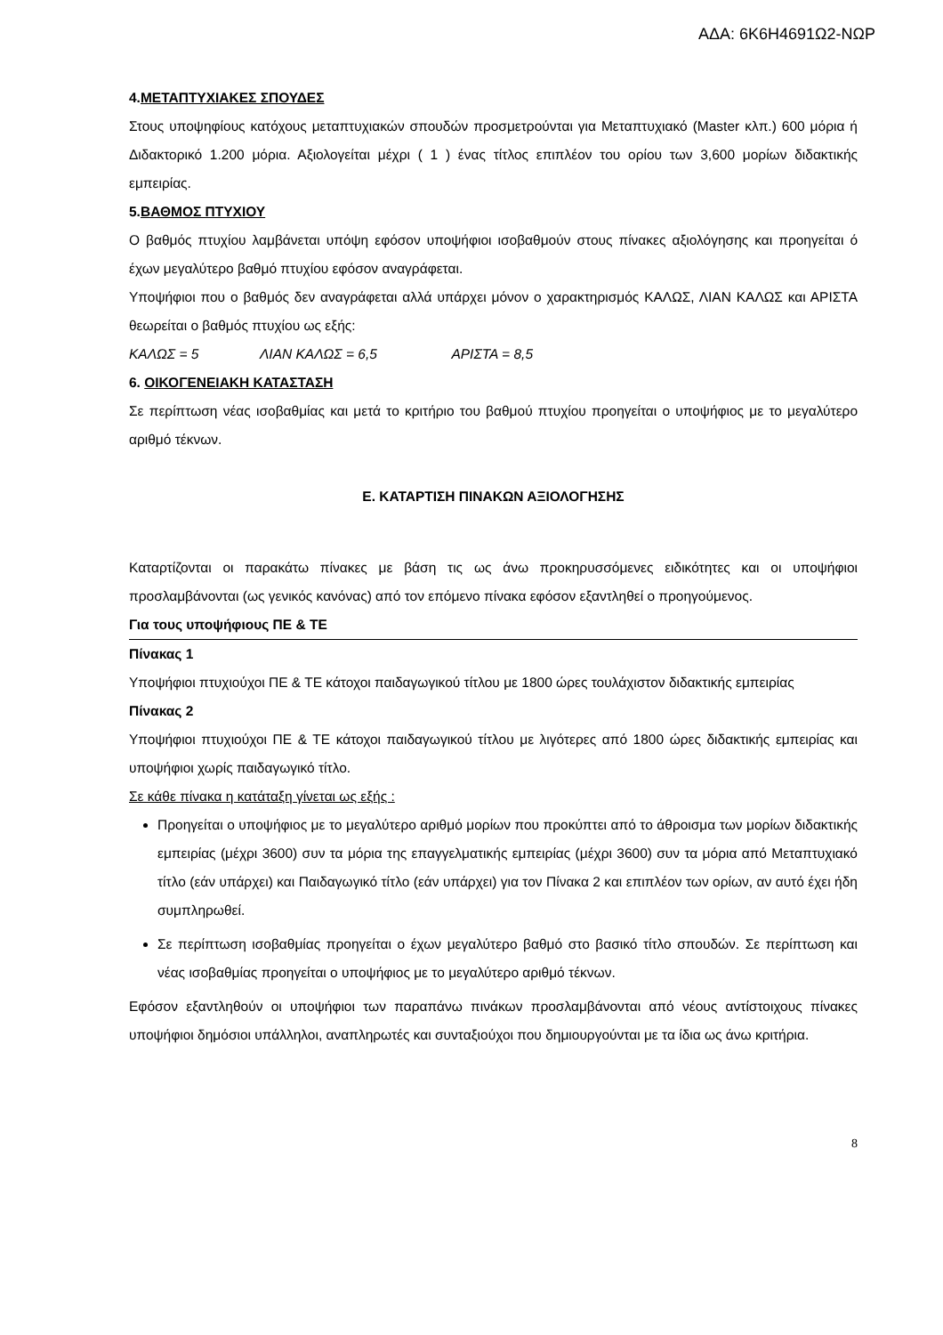ΑΔΑ: 6Κ6Η4691Ω2-ΝΩΡ
4.ΜΕΤΑΠΤΥΧΙΑΚΕΣ ΣΠΟΥΔΕΣ
Στους υποψηφίους κατόχους μεταπτυχιακών σπουδών προσμετρούνται για Μεταπτυχιακό (Master κλπ.) 600 μόρια ή Διδακτορικό 1.200 μόρια. Αξιολογείται μέχρι ( 1 ) ένας τίτλος επιπλέον του ορίου των 3,600 μορίων διδακτικής εμπειρίας.
5.ΒΑΘΜΟΣ ΠΤΥΧΙΟΥ
Ο βαθμός πτυχίου λαμβάνεται υπόψη εφόσον υποψήφιοι ισοβαθμούν στους πίνακες αξιολόγησης και προηγείται ό έχων μεγαλύτερο βαθμό πτυχίου εφόσον αναγράφεται.
Υποψήφιοι που ο βαθμός δεν αναγράφεται αλλά υπάρχει μόνον ο χαρακτηρισμός ΚΑΛΩΣ, ΛΙΑΝ ΚΑΛΩΣ και ΑΡΙΣΤΑ θεωρείται ο βαθμός πτυχίου ως εξής:
ΚΑΛΩΣ = 5 ΛΙΑΝ ΚΑΛΩΣ = 6,5 ΑΡΙΣΤΑ = 8,5
6. ΟΙΚΟΓΕΝΕΙΑΚΗ ΚΑΤΑΣΤΑΣΗ
Σε περίπτωση νέας ισοβαθμίας και μετά το κριτήριο του βαθμού πτυχίου προηγείται ο υποψήφιος με το μεγαλύτερο αριθμό τέκνων.
Ε. ΚΑΤΑΡΤΙΣΗ ΠΙΝΑΚΩΝ ΑΞΙΟΛΟΓΗΣΗΣ
Καταρτίζονται οι παρακάτω πίνακες με βάση τις ως άνω προκηρυσσόμενες ειδικότητες και οι υποψήφιοι προσλαμβάνονται (ως γενικός κανόνας) από τον επόμενο πίνακα εφόσον εξαντληθεί ο προηγούμενος.
Για τους υποψήφιους ΠΕ & ΤΕ
Πίνακας 1
Υποψήφιοι πτυχιούχοι ΠΕ & ΤΕ κάτοχοι παιδαγωγικού τίτλου με 1800 ώρες τουλάχιστον διδακτικής εμπειρίας
Πίνακας 2
Υποψήφιοι πτυχιούχοι ΠΕ & ΤΕ κάτοχοι παιδαγωγικού τίτλου με λιγότερες από 1800 ώρες διδακτικής εμπειρίας και υποψήφιοι χωρίς παιδαγωγικό τίτλο.
Σε κάθε πίνακα η κατάταξη γίνεται ως εξής :
Προηγείται ο υποψήφιος με το μεγαλύτερο αριθμό μορίων που προκύπτει από το άθροισμα των μορίων διδακτικής εμπειρίας (μέχρι 3600) συν τα μόρια της επαγγελματικής εμπειρίας (μέχρι 3600) συν τα μόρια από Μεταπτυχιακό τίτλο (εάν υπάρχει) και Παιδαγωγικό τίτλο (εάν υπάρχει) για τον Πίνακα 2 και επιπλέον των ορίων, αν αυτό έχει ήδη συμπληρωθεί.
Σε περίπτωση ισοβαθμίας προηγείται ο έχων μεγαλύτερο βαθμό στο βασικό τίτλο σπουδών. Σε περίπτωση και νέας ισοβαθμίας προηγείται ο υποψήφιος με το μεγαλύτερο αριθμό τέκνων.
Εφόσον εξαντληθούν οι υποψήφιοι των παραπάνω πινάκων προσλαμβάνονται από νέους αντίστοιχους πίνακες υποψήφιοι δημόσιοι υπάλληλοι, αναπληρωτές και συνταξιούχοι που δημιουργούνται με τα ίδια ως άνω κριτήρια.
8